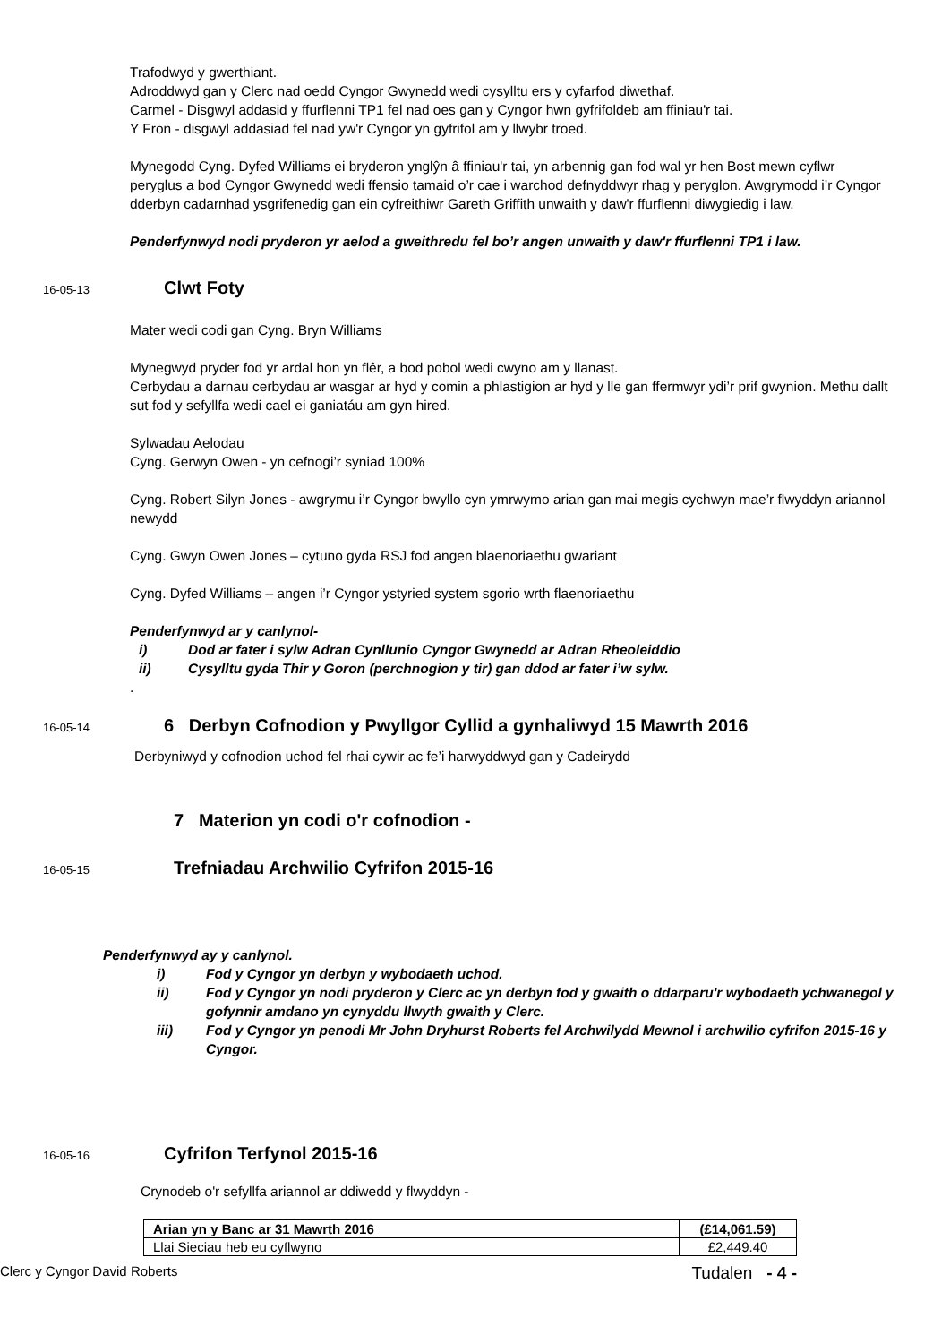Trafodwyd y gwerthiant.
Adroddwyd gan y Clerc nad oedd Cyngor Gwynedd wedi cysylltu ers y cyfarfod diwethaf.
Carmel - Disgwyl addasid y ffurflenni TP1 fel nad oes gan y Cyngor hwn gyfrifoldeb am ffiniau'r tai.
Y Fron - disgwyl addasiad fel nad yw'r Cyngor yn gyfrifol am y llwybr troed.
Mynegodd Cyng. Dyfed Williams ei bryderon ynglŷn â ffiniau'r tai, yn arbennig gan fod wal yr hen Bost mewn cyflwr peryglus a bod Cyngor Gwynedd wedi ffensio tamaid o’r cae i warchod defnyddwyr rhag y peryglon. Awgrymodd i’r Cyngor dderbyn cadarnhad ysgrifenedig gan ein cyfreithiwr Gareth Griffith unwaith y daw'r ffurflenni diwygiedig i law.
Penderfynwyd nodi pryderon yr aelod a gweithredu fel bo’r angen unwaith y daw'r ffurflenni TP1 i law.
16-05-13 Clwt Foty
Mater wedi codi gan Cyng. Bryn Williams
Mynegwyd pryder fod yr ardal hon yn flêr, a bod pobol wedi cwyno am y llanast.
Cerbydau a darnau cerbydau ar wasgar ar hyd y comin a phlastigion ar hyd y lle gan ffermwyr ydi’r prif gwynion. Methu dallt sut fod y sefyllfa wedi cael ei ganiatáu am gyn hired.
Sylwadau Aelodau
Cyng. Gerwyn Owen - yn cefnogi’r syniad 100%
Cyng. Robert Silyn Jones - awgrymu i’r Cyngor bwyllo cyn ymrwymo arian gan mai megis cychwyn mae’r flwyddyn ariannol newydd
Cyng. Gwyn Owen Jones – cytuno gyda RSJ fod angen blaenoriaethu gwariant
Cyng. Dyfed Williams – angen i’r Cyngor ystyried system sgorio wrth flaenoriaethu
Penderfynwyd ar y canlynol-
i) Dod ar fater i sylw Adran Cynllunio Cyngor Gwynedd ar Adran Rheoleiddio
ii) Cysylltu gyda Thir y Goron (perchnogion y tir) gan ddod ar fater i’w sylw.
.
16-05-14 6 Derbyn Cofnodion y Pwyllgor Cyllid a gynhaliwyd 15 Mawrth 2016
Derbyniwyd y cofnodion uchod fel rhai cywir ac fe’i harwyddwyd gan y Cadeirydd
7 Materion yn codi o'r cofnodion -
16-05-15 Trefniadau Archwilio Cyfrifon 2015-16
Penderfynwyd ay y canlynol.
i) Fod y Cyngor yn derbyn y wybodaeth uchod.
ii) Fod y Cyngor yn nodi pryderon y Clerc ac yn derbyn fod y gwaith o ddarparu'r wybodaeth ychwanegol y gofynnir amdano yn cynyddu llwyth gwaith y Clerc.
iii) Fod y Cyngor yn penodi Mr John Dryhurst Roberts fel Archwilydd Mewnol i archwilio cyfrifon 2015-16 y Cyngor.
16-05-16 Cyfrifon Terfynol 2015-16
Crynodeb o'r sefyllfa ariannol ar ddiwedd y flwyddyn -
| Arian yn y Banc ar 31 Mawrth 2016 | (£14,061.59) |
| Llai Sieciau heb eu cyflwyno | £2,449.40 |
Clerc y Cyngor David Roberts Tudalen - 4 -